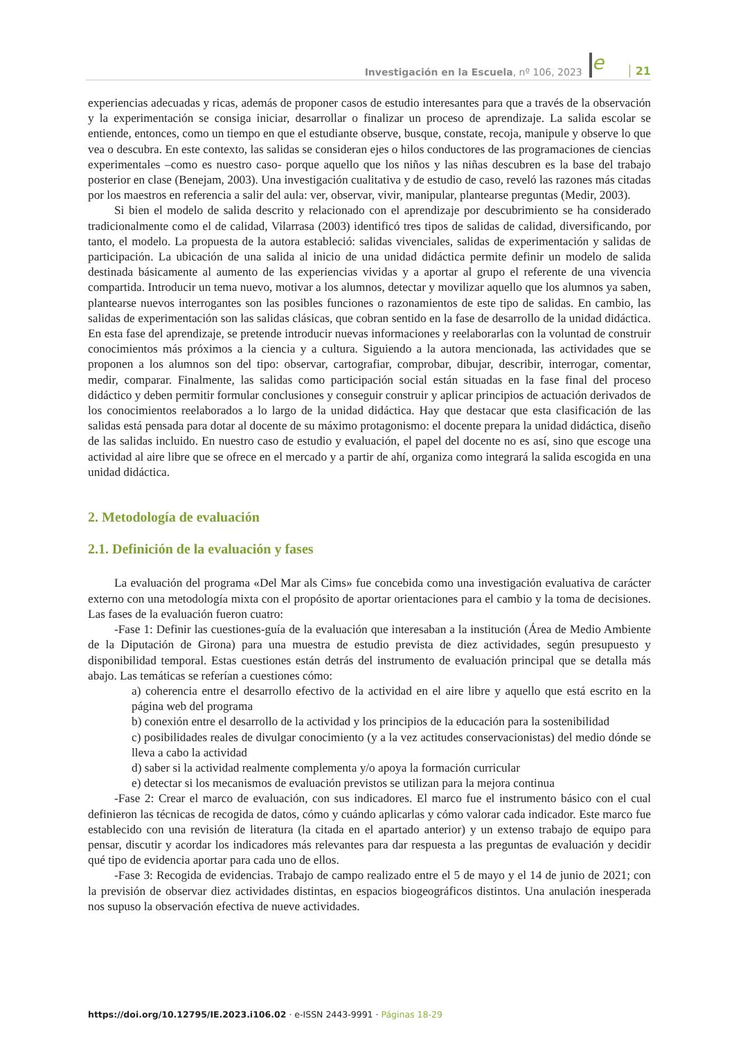Investigación en la Escuela, nº 106, 2023 e 21
experiencias adecuadas y ricas, además de proponer casos de estudio interesantes para que a través de la observación y la experimentación se consiga iniciar, desarrollar o finalizar un proceso de aprendizaje. La salida escolar se entiende, entonces, como un tiempo en que el estudiante observe, busque, constate, recoja, manipule y observe lo que vea o descubra. En este contexto, las salidas se consideran ejes o hilos conductores de las programaciones de ciencias experimentales –como es nuestro caso- porque aquello que los niños y las niñas descubren es la base del trabajo posterior en clase (Benejam, 2003). Una investigación cualitativa y de estudio de caso, reveló las razones más citadas por los maestros en referencia a salir del aula: ver, observar, vivir, manipular, plantearse preguntas (Medir, 2003).
Si bien el modelo de salida descrito y relacionado con el aprendizaje por descubrimiento se ha considerado tradicionalmente como el de calidad, Vilarrasa (2003) identificó tres tipos de salidas de calidad, diversificando, por tanto, el modelo. La propuesta de la autora estableció: salidas vivenciales, salidas de experimentación y salidas de participación. La ubicación de una salida al inicio de una unidad didáctica permite definir un modelo de salida destinada básicamente al aumento de las experiencias vividas y a aportar al grupo el referente de una vivencia compartida. Introducir un tema nuevo, motivar a los alumnos, detectar y movilizar aquello que los alumnos ya saben, plantearse nuevos interrogantes son las posibles funciones o razonamientos de este tipo de salidas. En cambio, las salidas de experimentación son las salidas clásicas, que cobran sentido en la fase de desarrollo de la unidad didáctica. En esta fase del aprendizaje, se pretende introducir nuevas informaciones y reelaborarlas con la voluntad de construir conocimientos más próximos a la ciencia y a cultura. Siguiendo a la autora mencionada, las actividades que se proponen a los alumnos son del tipo: observar, cartografiar, comprobar, dibujar, describir, interrogar, comentar, medir, comparar. Finalmente, las salidas como participación social están situadas en la fase final del proceso didáctico y deben permitir formular conclusiones y conseguir construir y aplicar principios de actuación derivados de los conocimientos reelaborados a lo largo de la unidad didáctica. Hay que destacar que esta clasificación de las salidas está pensada para dotar al docente de su máximo protagonismo: el docente prepara la unidad didáctica, diseño de las salidas incluido. En nuestro caso de estudio y evaluación, el papel del docente no es así, sino que escoge una actividad al aire libre que se ofrece en el mercado y a partir de ahí, organiza como integrará la salida escogida en una unidad didáctica.
2. Metodología de evaluación
2.1. Definición de la evaluación y fases
La evaluación del programa «Del Mar als Cims» fue concebida como una investigación evaluativa de carácter externo con una metodología mixta con el propósito de aportar orientaciones para el cambio y la toma de decisiones. Las fases de la evaluación fueron cuatro:
-Fase 1: Definir las cuestiones-guía de la evaluación que interesaban a la institución (Área de Medio Ambiente de la Diputación de Girona) para una muestra de estudio prevista de diez actividades, según presupuesto y disponibilidad temporal. Estas cuestiones están detrás del instrumento de evaluación principal que se detalla más abajo. Las temáticas se referían a cuestiones cómo:
a) coherencia entre el desarrollo efectivo de la actividad en el aire libre y aquello que está escrito en la página web del programa
b) conexión entre el desarrollo de la actividad y los principios de la educación para la sostenibilidad
c) posibilidades reales de divulgar conocimiento (y a la vez actitudes conservacionistas) del medio dónde se lleva a cabo la actividad
d) saber si la actividad realmente complementa y/o apoya la formación curricular
e) detectar si los mecanismos de evaluación previstos se utilizan para la mejora continua
-Fase 2: Crear el marco de evaluación, con sus indicadores. El marco fue el instrumento básico con el cual definieron las técnicas de recogida de datos, cómo y cuándo aplicarlas y cómo valorar cada indicador. Este marco fue establecido con una revisión de literatura (la citada en el apartado anterior) y un extenso trabajo de equipo para pensar, discutir y acordar los indicadores más relevantes para dar respuesta a las preguntas de evaluación y decidir qué tipo de evidencia aportar para cada uno de ellos.
-Fase 3: Recogida de evidencias. Trabajo de campo realizado entre el 5 de mayo y el 14 de junio de 2021; con la previsión de observar diez actividades distintas, en espacios biogeográficos distintos. Una anulación inesperada nos supuso la observación efectiva de nueve actividades.
https://doi.org/10.12795/IE.2023.i106.02 · e-ISSN 2443-9991 · Páginas 18-29